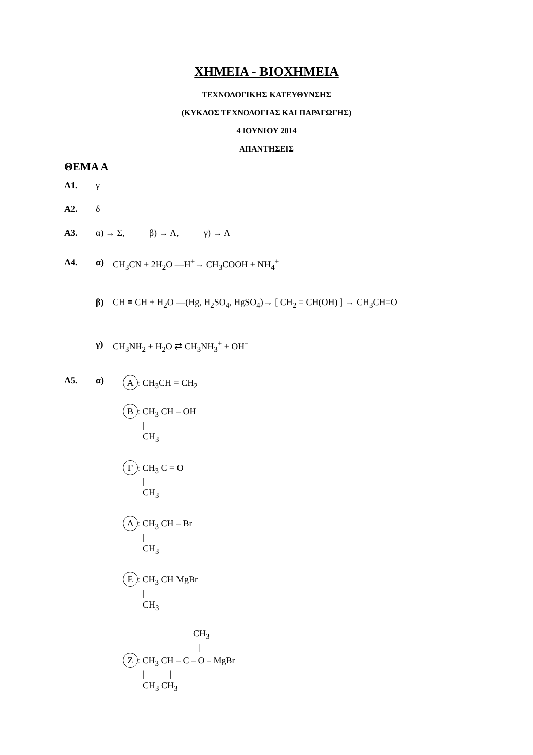ΧΗΜΕΙΑ - ΒΙΟΧΗΜΕΙΑ
ΤΕΧΝΟΛΟΓΙΚΗΣ ΚΑΤΕΥΘΥΝΣΗΣ
(ΚΥΚΛΟΣ ΤΕΧΝΟΛΟΓΙΑΣ ΚΑΙ ΠΑΡΑΓΩΓΗΣ)
4 ΙΟΥΝΙΟΥ 2014
ΑΠΑΝΤΗΣΕΙΣ
ΘΕΜΑ Α
Α1. γ
Α2. δ
Α3. α) → Σ, β) → Λ, γ) → Λ
Α4. α) CH<sub>3</sub>CN + 2H<sub>2</sub>O —H<sup>+</sup>→ CH<sub>3</sub>COOH + NH<sub>4</sub><sup>+</sup>
β) CH ≡ CH + H<sub>2</sub>O —(Hg, H<sub>2</sub>SO<sub>4</sub>, HgSO<sub>4</sub>)→ [ CH<sub>2</sub> = CH(OH) ] → CH<sub>3</sub>CH=O
γ) CH<sub>3</sub>NH<sub>2</sub> + H<sub>2</sub>O ⇄ CH<sub>3</sub>NH<sub>3</sub><sup>+</sup> + OH<sup>−</sup>
Α5. α)
Α: CH<sub>3</sub>CH = CH<sub>2</sub>
Β: CH<sub>3</sub> CH – OH
|
CH<sub>3</sub>
Γ: CH<sub>3</sub> C = O
|
CH<sub>3</sub>
Δ: CH<sub>3</sub> CH – Br
|
CH<sub>3</sub>
Ε: CH<sub>3</sub> CH MgBr
|
CH<sub>3</sub>
CH<sub>3</sub>
|
Ζ: CH<sub>3</sub> CH – C – O – MgBr
| |
CH<sub>3</sub> CH<sub>3</sub>